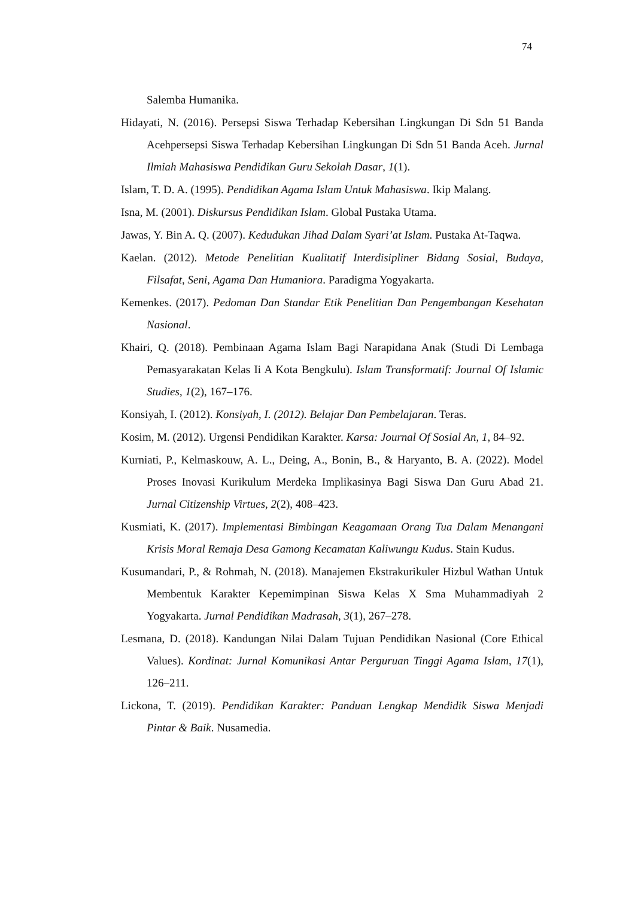74
Salemba Humanika.
Hidayati, N. (2016). Persepsi Siswa Terhadap Kebersihan Lingkungan Di Sdn 51 Banda Acehpersepsi Siswa Terhadap Kebersihan Lingkungan Di Sdn 51 Banda Aceh. Jurnal Ilmiah Mahasiswa Pendidikan Guru Sekolah Dasar, 1(1).
Islam, T. D. A. (1995). Pendidikan Agama Islam Untuk Mahasiswa. Ikip Malang.
Isna, M. (2001). Diskursus Pendidikan Islam. Global Pustaka Utama.
Jawas, Y. Bin A. Q. (2007). Kedudukan Jihad Dalam Syari’at Islam. Pustaka At-Taqwa.
Kaelan. (2012). Metode Penelitian Kualitatif Interdisipliner Bidang Sosial, Budaya, Filsafat, Seni, Agama Dan Humaniora. Paradigma Yogyakarta.
Kemenkes. (2017). Pedoman Dan Standar Etik Penelitian Dan Pengembangan Kesehatan Nasional.
Khairi, Q. (2018). Pembinaan Agama Islam Bagi Narapidana Anak (Studi Di Lembaga Pemasyarakatan Kelas Ii A Kota Bengkulu). Islam Transformatif: Journal Of Islamic Studies, 1(2), 167–176.
Konsiyah, I. (2012). Konsiyah, I. (2012). Belajar Dan Pembelajaran. Teras.
Kosim, M. (2012). Urgensi Pendidikan Karakter. Karsa: Journal Of Sosial An, 1, 84–92.
Kurniati, P., Kelmaskouw, A. L., Deing, A., Bonin, B., & Haryanto, B. A. (2022). Model Proses Inovasi Kurikulum Merdeka Implikasinya Bagi Siswa Dan Guru Abad 21. Jurnal Citizenship Virtues, 2(2), 408–423.
Kusmiati, K. (2017). Implementasi Bimbingan Keagamaan Orang Tua Dalam Menangani Krisis Moral Remaja Desa Gamong Kecamatan Kaliwungu Kudus. Stain Kudus.
Kusumandari, P., & Rohmah, N. (2018). Manajemen Ekstrakurikuler Hizbul Wathan Untuk Membentuk Karakter Kepemimpinan Siswa Kelas X Sma Muhammadiyah 2 Yogyakarta. Jurnal Pendidikan Madrasah, 3(1), 267–278.
Lesmana, D. (2018). Kandungan Nilai Dalam Tujuan Pendidikan Nasional (Core Ethical Values). Kordinat: Jurnal Komunikasi Antar Perguruan Tinggi Agama Islam, 17(1), 126–211.
Lickona, T. (2019). Pendidikan Karakter: Panduan Lengkap Mendidik Siswa Menjadi Pintar & Baik. Nusamedia.